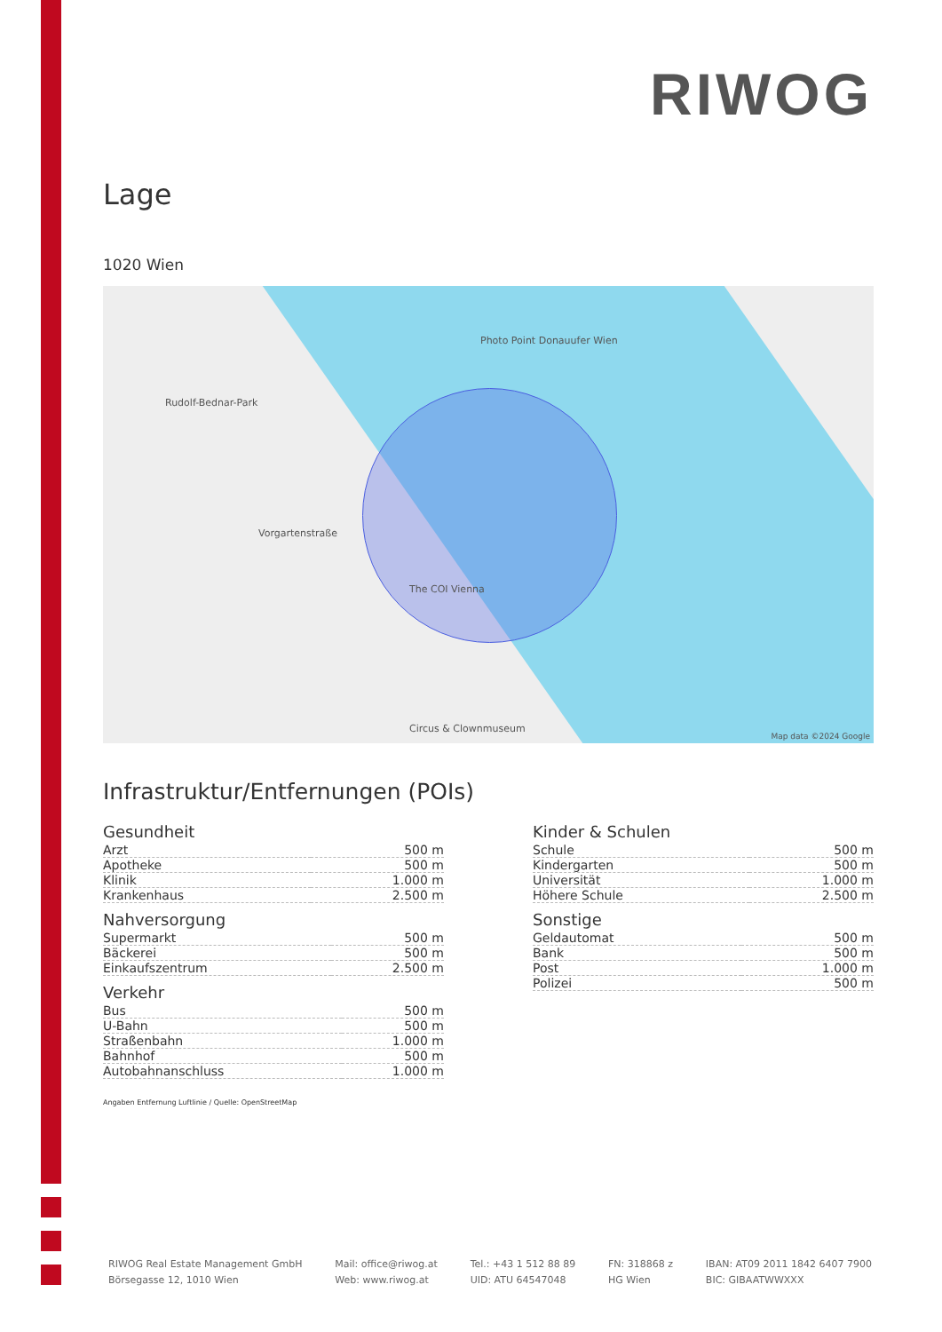RIWOG
Lage
1020 Wien
The COI Vienna
Vorgartenstraße
Rudolf-Bednar-Park
Photo Point Donauufer Wien
Circus & Clownmuseum
Map data ©2024 Google
Infrastruktur/Entfernungen (POIs)
Gesundheit
| Arzt | 500 m |
| Apotheke | 500 m |
| Klinik | 1.000 m |
| Krankenhaus | 2.500 m |
Nahversorgung
| Supermarkt | 500 m |
| Bäckerei | 500 m |
| Einkaufszentrum | 2.500 m |
Verkehr
| Bus | 500 m |
| U-Bahn | 500 m |
| Straßenbahn | 1.000 m |
| Bahnhof | 500 m |
| Autobahnanschluss | 1.000 m |
Kinder & Schulen
| Schule | 500 m |
| Kindergarten | 500 m |
| Universität | 1.000 m |
| Höhere Schule | 2.500 m |
Sonstige
| Geldautomat | 500 m |
| Bank | 500 m |
| Post | 1.000 m |
| Polizei | 500 m |
Angaben Entfernung Luftlinie / Quelle: OpenStreetMap
RIWOG Real Estate Management GmbH
Börsegasse 12, 1010 Wien
Mail: office@riwog.at
Web: www.riwog.at
Tel.: +43 1 512 88 89
UID: ATU 64547048
FN: 318868 z
HG Wien
IBAN: AT09 2011 1842 6407 7900
BIC: GIBAATWWXXX